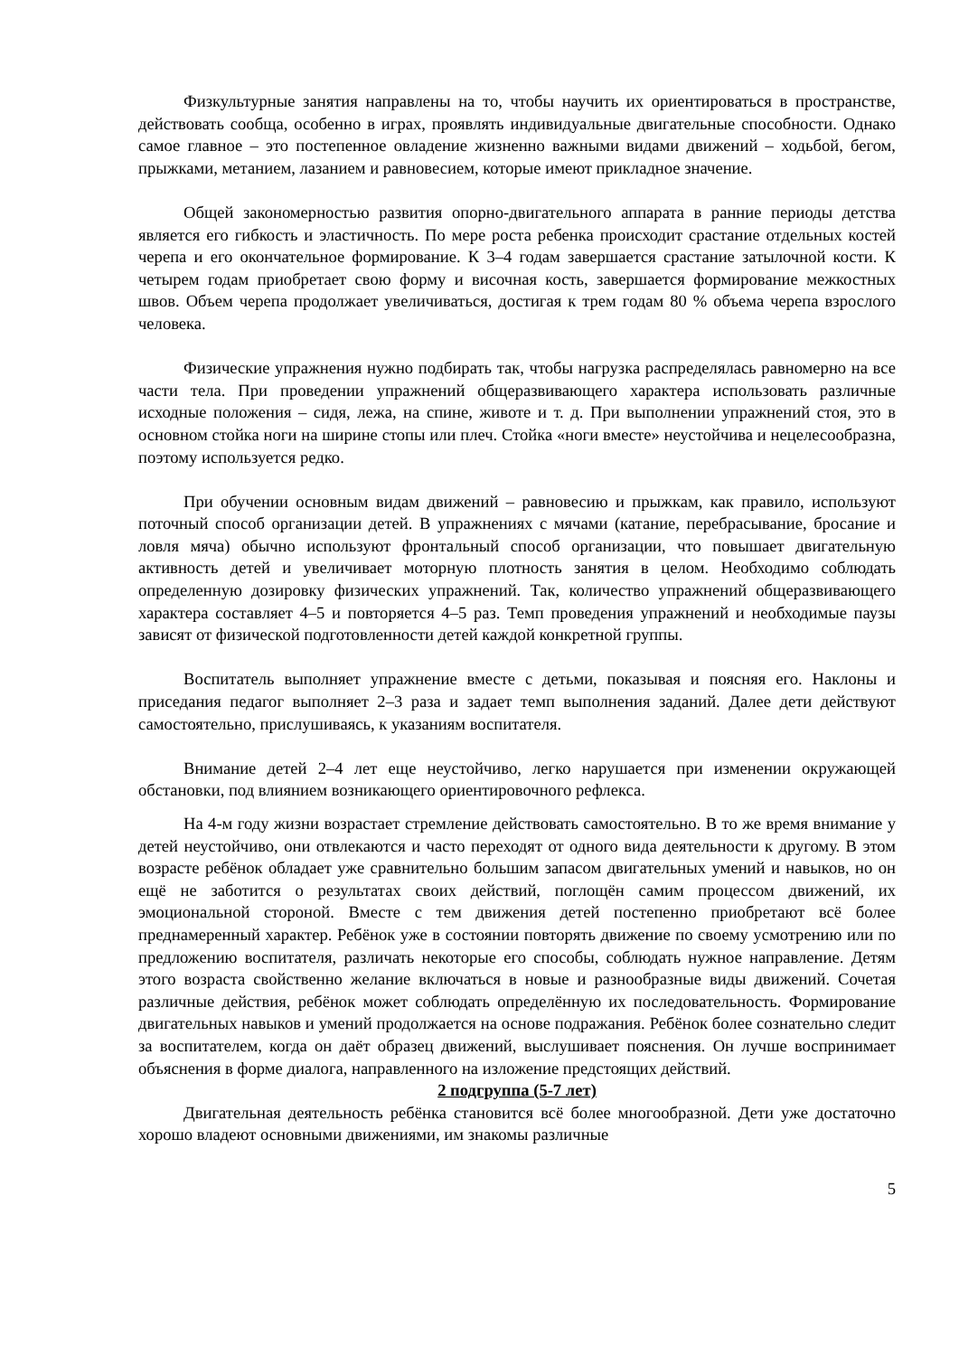Физкультурные занятия направлены на то, чтобы научить их ориентироваться в пространстве, действовать сообща, особенно в играх, проявлять индивидуальные двигательные способности. Однако самое главное – это постепенное овладение жизненно важными видами движений – ходьбой, бегом, прыжками, метанием, лазанием и равновесием, которые имеют прикладное значение.
Общей закономерностью развития опорно-двигательного аппарата в ранние периоды детства является его гибкость и эластичность. По мере роста ребенка происходит срастание отдельных костей черепа и его окончательное формирование. К 3–4 годам завершается срастание затылочной кости. К четырем годам приобретает свою форму и височная кость, завершается формирование межкостных швов. Объем черепа продолжает увеличиваться, достигая к трем годам 80 % объема черепа взрослого человека.
Физические упражнения нужно подбирать так, чтобы нагрузка распределялась равномерно на все части тела. При проведении упражнений общеразвивающего характера использовать различные исходные положения – сидя, лежа, на спине, животе и т. д. При выполнении упражнений стоя, это в основном стойка ноги на ширине стопы или плеч. Стойка «ноги вместе» неустойчива и нецелесообразна, поэтому используется редко.
При обучении основным видам движений – равновесию и прыжкам, как правило, используют поточный способ организации детей. В упражнениях с мячами (катание, перебрасывание, бросание и ловля мяча) обычно используют фронтальный способ организации, что повышает двигательную активность детей и увеличивает моторную плотность занятия в целом. Необходимо соблюдать определенную дозировку физических упражнений. Так, количество упражнений общеразвивающего характера составляет 4–5 и повторяется 4–5 раз. Темп проведения упражнений и необходимые паузы зависят от физической подготовленности детей каждой конкретной группы.
Воспитатель выполняет упражнение вместе с детьми, показывая и поясняя его. Наклоны и приседания педагог выполняет 2–3 раза и задает темп выполнения заданий. Далее дети действуют самостоятельно, прислушиваясь, к указаниям воспитателя.
Внимание детей 2–4 лет еще неустойчиво, легко нарушается при изменении окружающей обстановки, под влиянием возникающего ориентировочного рефлекса.
На 4-м году жизни возрастает стремление действовать самостоятельно. В то же время внимание у детей неустойчиво, они отвлекаются и часто переходят от одного вида деятельности к другому. В этом возрасте ребёнок обладает уже сравнительно большим запасом двигательных умений и навыков, но он ещё не заботится о результатах своих действий, поглощён самим процессом движений, их эмоциональной стороной. Вместе с тем движения детей постепенно приобретают всё более преднамеренный характер. Ребёнок уже в состоянии повторять движение по своему усмотрению или по предложению воспитателя, различать некоторые его способы, соблюдать нужное направление. Детям этого возраста свойственно желание включаться в новые и разнообразные виды движений. Сочетая различные действия, ребёнок может соблюдать определённую их последовательность. Формирование двигательных навыков и умений продолжается на основе подражания. Ребёнок более сознательно следит за воспитателем, когда он даёт образец движений, выслушивает пояснения. Он лучше воспринимает объяснения в форме диалога, направленного на изложение предстоящих действий.
2 подгруппа (5-7 лет)
Двигательная деятельность ребёнка становится всё более многообразной. Дети уже достаточно хорошо владеют основными движениями, им знакомы различные
5